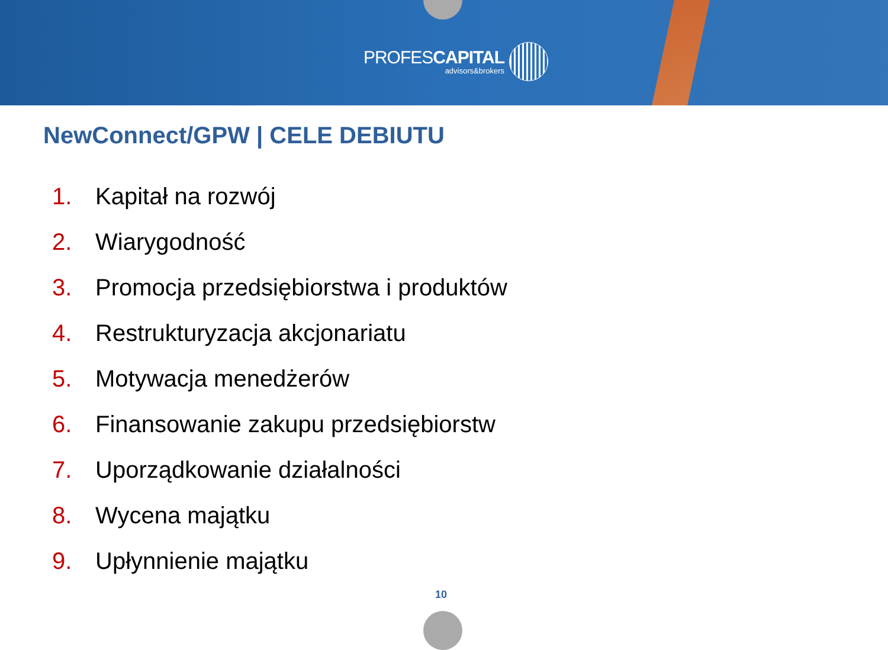PROFESCAPITAL
advisors&brokers
NewConnect/GPW | CELE DEBIUTU
1. Kapitał na rozwój
2. Wiarygodność
3. Promocja przedsiębiorstwa i produktów
4. Restrukturyzacja akcjonariatu
5. Motywacja menedżerów
6. Finansowanie zakupu przedsiębiorstw
7. Uporządkowanie działalności
8. Wycena majątku
9. Upłynnienie majątku
10